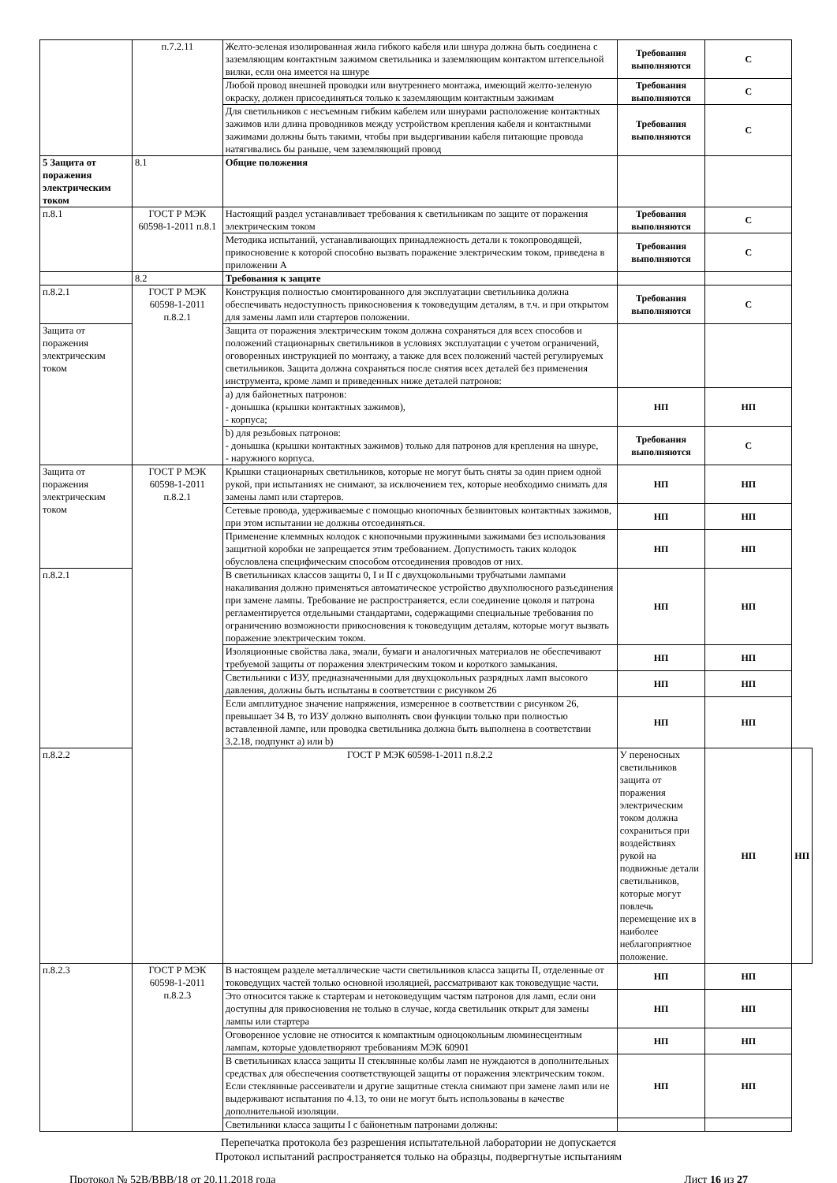| | п.7.2.11 | Желто-зеленая изолированная жила гибкого кабеля или шнура должна быть соединена с заземляющим контактным зажимом светильника и заземляющим контактом штепсельной вилки, если она имеется на шнуре | Требования выполняются | С | |
| | | Любой провод внешней проводки или внутреннего монтажа, имеющий желто-зеленую окраску, должен присоединяться только к заземляющим контактным зажимам | Требования выполняются | С | |
| | | Для светильников с несъемным гибким кабелем или шнурами расположение контактных зажимов или длина проводников между устройством крепления кабеля и контактными зажимами должны быть такими, чтобы при выдергивании кабеля питающие провода натягивались бы раньше, чем заземляющий провод | Требования выполняются | С | |
| 5 Защита от поражения электрическим током | 8.1 | Общие положения | | | |
| п.8.1 | ГОСТ Р МЭК 60598-1-2011 п.8.1 | Настоящий раздел устанавливает требования к светильникам по защите от поражения электрическим током | Требования выполняются | С | |
| | | Методика испытаний, устанавливающих принадлежность детали к токопроводящей, прикосновение к которой способно вызвать поражение электрическим током, приведена в приложении А | Требования выполняются | С | |
| | 8.2 | Требования к защите | | | |
| п.8.2.1 | ГОСТ Р МЭК 60598-1-2011 п.8.2.1 | Конструкция полностью смонтированного для эксплуатации светильника должна обеспечивать недоступность прикосновения к токоведущим деталям, в т.ч. и при открытом для замены ламп или стартеров положении. | Требования выполняются | С | |
| Защита от поражения электрическим током | | Защита от поражения электрическим током должна сохраняться для всех способов и положений стационарных светильников в условиях эксплуатации с учетом ограничений, оговоренных инструкцией по монтажу, а также для всех положений частей регулируемых светильников. Защита должна сохраняться после снятия всех деталей без применения инструмента, кроме ламп и приведенных ниже деталей патронов: | | | |
| | | a) для байонетных патронов: - донышка (крышки контактных зажимов), - корпуса; | НП | НП | |
| | | b) для резьбовых патронов: - донышка (крышки контактных зажимов) только для патронов для крепления на шнуре, - наружного корпуса. | Требования выполняются | С | |
| Защита от поражения электрическим током | ГОСТ Р МЭК 60598-1-2011 п.8.2.1 | Крышки стационарных светильников, которые не могут быть сняты за один прием одной рукой, при испытаниях не снимают, за исключением тех, которые необходимо снимать для замены ламп или стартеров. | НП | НП | |
| | | Сетевые провода, удерживаемые с помощью кнопочных безвинтовых контактных зажимов, при этом испытании не должны отсоединяться. | НП | НП | |
| | | Применение клеммных колодок с кнопочными пружинными зажимами без использования защитной коробки не запрещается этим требованием. Допустимость таких колодок обусловлена специфическим способом отсоединения проводов от них. | НП | НП | |
| п.8.2.1 | | В светильниках классов защиты 0, I и II с двухцокольными трубчатыми лампами накаливания должно применяться автоматическое устройство двухполюсного разъединения при замене лампы. Требование не распространяется, если соединение цоколя и патрона регламентируется отдельными стандартами, содержащими специальные требования по ограничению возможности прикосновения к токоведущим деталям, которые могут вызвать поражение электрическим током. | НП | НП | |
| | | Изоляционные свойства лака, эмали, бумаги и аналогичных материалов не обеспечивают требуемой защиты от поражения электрическим током и короткого замыкания. | НП | НП | |
| | | Светильники с ИЗУ, предназначенными для двухцокольных разрядных ламп высокого давления, должны быть испытаны в соответствии с рисунком 26 | НП | НП | |
| | | Если амплитудное значение напряжения, измеренное в соответствии с рисунком 26, превышает 34 В, то ИЗУ должно выполнять свои функции только при полностью вставленной лампе, или проводка светильника должна быть выполнена в соответствии 3.2.18, подпункт а) или b) | НП | НП | |
| п.8.2.2 | | ГОСТ Р МЭК 60598-1-2011 п.8.2.2 | У переносных светильников защита от поражения электрическим током должна сохраниться при воздействиях рукой на подвижные детали светильников, которые могут повлечь перемещение их в наиболее неблагоприятное положение. | НП | НП |
| п.8.2.3 | ГОСТ Р МЭК 60598-1-2011 п.8.2.3 | В настоящем разделе металлические части светильников класса защиты II, отделенные от токоведущих частей только основной изоляцией, рассматривают как токоведущие части. | НП | НП | |
| | | Это относится также к стартерам и нетоковедущим частям патронов для ламп, если они доступны для прикосновения не только в случае, когда светильник открыт для замены лампы или стартера | НП | НП | |
| | | Оговоренное условие не относится к компактным одноцокольным люминесцентным лампам, которые удовлетворяют требованиям МЭК 60901 | НП | НП | |
| | | В светильниках класса защиты II стеклянные колбы ламп не нуждаются в дополнительных средствах для обеспечения соответствующей защиты от поражения электрическим током. Если стеклянные рассеиватели и другие защитные стекла снимают при замене ламп или не выдерживают испытания по 4.13, то они не могут быть использованы в качестве дополнительной изоляции. | НП | НП | |
| | | Светильники класса защиты I с байонетным патронами должны: | | | |
Перепечатка протокола без разрешения испытательной лаборатории не допускается
Протокол испытаний распространяется только на образцы, подвергнутые испытаниям
Протокол № 52В/ВВВ/18 от 20.11.2018 года Лист 16 из 27